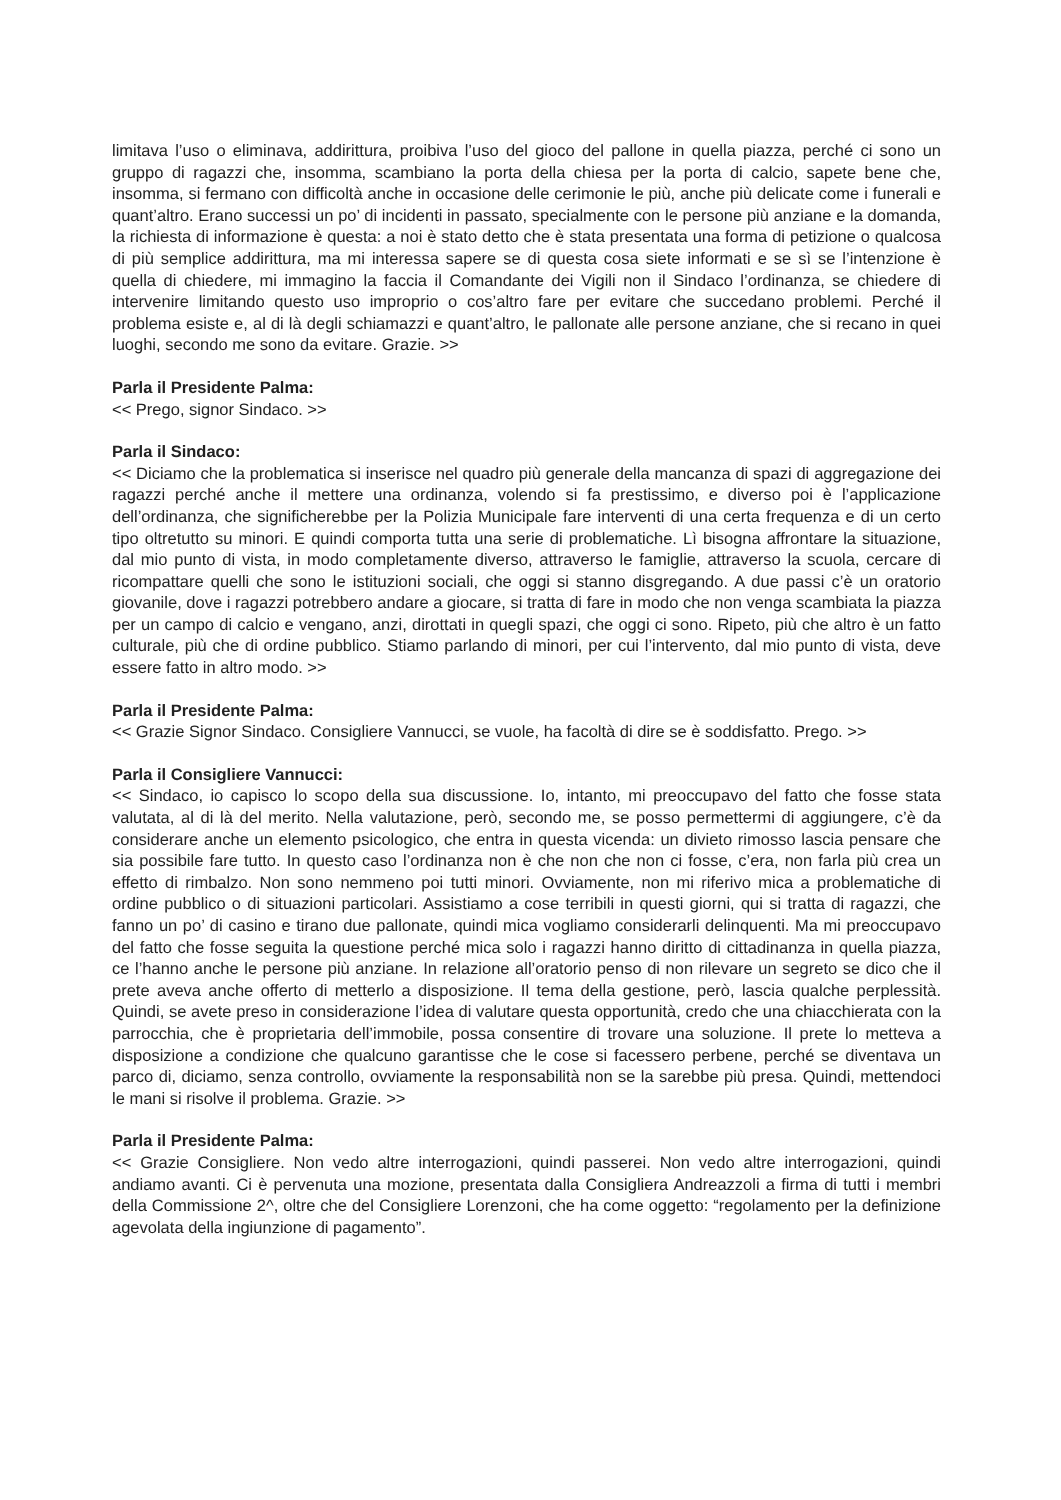limitava l’uso o eliminava, addirittura, proibiva l’uso del gioco del pallone in quella piazza, perché ci sono un gruppo di ragazzi che, insomma, scambiano la porta della chiesa per la porta di calcio, sapete bene che, insomma, si fermano con difficoltà anche in occasione delle cerimonie le più, anche più delicate come i funerali e quant’altro. Erano successi un po’ di incidenti in passato, specialmente con le persone più anziane e la domanda, la richiesta di informazione è questa: a noi è stato detto che è stata presentata una forma di petizione o qualcosa di più semplice addirittura, ma mi interessa sapere se di questa cosa siete informati e se sì se l’intenzione è quella di chiedere, mi immagino la faccia il Comandante dei Vigili non il Sindaco l’ordinanza, se chiedere di intervenire limitando questo uso improprio o cos’altro fare per evitare che succedano problemi. Perché il problema esiste e, al di là degli schiamazzi e quant’altro, le pallonate alle persone anziane, che si recano in quei luoghi, secondo me sono da evitare. Grazie. >>
Parla il Presidente Palma:
<< Prego, signor Sindaco. >>
Parla il Sindaco:
<< Diciamo che la problematica si inserisce nel quadro più generale della mancanza di spazi di aggregazione dei ragazzi perché anche il mettere una ordinanza, volendo si fa prestissimo, e diverso poi è l’applicazione dell’ordinanza, che significherebbe per la Polizia Municipale fare interventi di una certa frequenza e di un certo tipo oltretutto su minori. E quindi comporta tutta una serie di problematiche. Lì bisogna affrontare la situazione, dal mio punto di vista, in modo completamente diverso, attraverso le famiglie, attraverso la scuola, cercare di ricompattare quelli che sono le istituzioni sociali, che oggi si stanno disgregando. A due passi c’è un oratorio giovanile, dove i ragazzi potrebbero andare a giocare, si tratta di fare in modo che non venga scambiata la piazza per un campo di calcio e vengano, anzi, dirottati in quegli spazi, che oggi ci sono. Ripeto, più che altro è un fatto culturale, più che di ordine pubblico. Stiamo parlando di minori, per cui l’intervento, dal mio punto di vista, deve essere fatto in altro modo. >>
Parla il Presidente Palma:
<< Grazie Signor Sindaco. Consigliere Vannucci, se vuole, ha facoltà di dire se è soddisfatto. Prego. >>
Parla il Consigliere Vannucci:
<< Sindaco, io capisco lo scopo della sua discussione. Io, intanto, mi preoccupavo del fatto che fosse stata valutata, al di là del merito. Nella valutazione, però, secondo me, se posso permettermi di aggiungere, c’è da considerare anche un elemento psicologico, che entra in questa vicenda: un divieto rimosso lascia pensare che sia possibile fare tutto. In questo caso l’ordinanza non è che non che non ci fosse, c’era, non farla più crea un effetto di rimbalzo. Non sono nemmeno poi tutti minori. Ovviamente, non mi riferivo mica a problematiche di ordine pubblico o di situazioni particolari. Assistiamo a cose terribili in questi giorni, qui si tratta di ragazzi, che fanno un po’ di casino e tirano due pallonate, quindi mica vogliamo considerarli delinquenti. Ma mi preoccupavo del fatto che fosse seguita la questione perché mica solo i ragazzi hanno diritto di cittadinanza in quella piazza, ce l’hanno anche le persone più anziane. In relazione all’oratorio penso di non rilevare un segreto se dico che il prete aveva anche offerto di metterlo a disposizione. Il tema della gestione, però, lascia qualche perplessità. Quindi, se avete preso in considerazione l’idea di valutare questa opportunità, credo che una chiacchierata con la parrocchia, che è proprietaria dell’immobile, possa consentire di trovare una soluzione. Il prete lo metteva a disposizione a condizione che qualcuno garantisse che le cose si facessero perbene, perché se diventava un parco di, diciamo, senza controllo, ovviamente la responsabilità non se la sarebbe più presa. Quindi, mettendoci le mani si risolve il problema. Grazie. >>
Parla il Presidente Palma:
<< Grazie Consigliere. Non vedo altre interrogazioni, quindi passerei. Non vedo altre interrogazioni, quindi andiamo avanti. Ci è pervenuta una mozione, presentata dalla Consigliera Andreazzoli a firma di tutti i membri della Commissione 2^, oltre che del Consigliere Lorenzoni, che ha come oggetto: “regolamento per la definizione agevolata della ingiunzione di pagamento”.